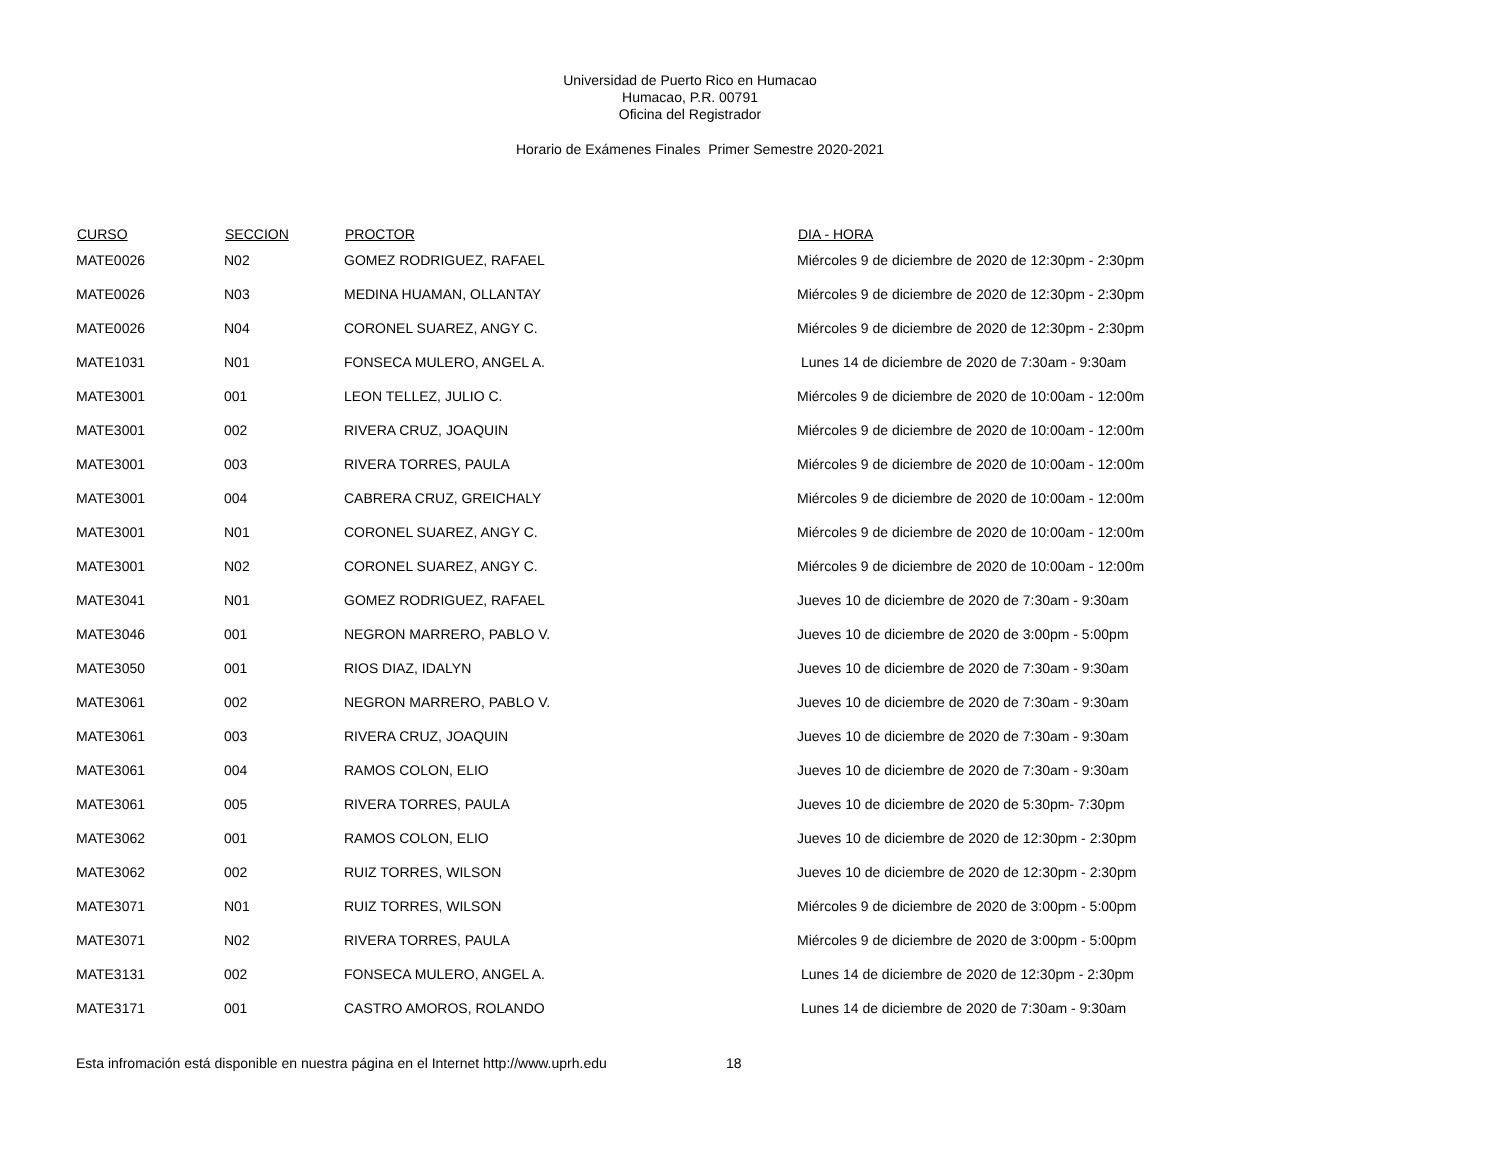Universidad de Puerto Rico en Humacao
Humacao, P.R. 00791
Oficina del Registrador
Horario de Exámenes Finales Primer Semestre 2020-2021
| CURSO | SECCION | PROCTOR | DIA - HORA |
| --- | --- | --- | --- |
| MATE0026 | N02 | GOMEZ RODRIGUEZ, RAFAEL | Miércoles 9 de diciembre de 2020 de 12:30pm - 2:30pm |
| MATE0026 | N03 | MEDINA HUAMAN, OLLANTAY | Miércoles 9 de diciembre de 2020 de 12:30pm - 2:30pm |
| MATE0026 | N04 | CORONEL SUAREZ, ANGY C. | Miércoles 9 de diciembre de 2020 de 12:30pm - 2:30pm |
| MATE1031 | N01 | FONSECA MULERO, ANGEL A. | Lunes 14 de diciembre de 2020 de 7:30am - 9:30am |
| MATE3001 | 001 | LEON TELLEZ, JULIO C. | Miércoles 9 de diciembre de 2020 de 10:00am - 12:00m |
| MATE3001 | 002 | RIVERA CRUZ, JOAQUIN | Miércoles 9 de diciembre de 2020 de 10:00am - 12:00m |
| MATE3001 | 003 | RIVERA TORRES, PAULA | Miércoles 9 de diciembre de 2020 de 10:00am - 12:00m |
| MATE3001 | 004 | CABRERA CRUZ, GREICHALY | Miércoles 9 de diciembre de 2020 de 10:00am - 12:00m |
| MATE3001 | N01 | CORONEL SUAREZ, ANGY C. | Miércoles 9 de diciembre de 2020 de 10:00am - 12:00m |
| MATE3001 | N02 | CORONEL SUAREZ, ANGY C. | Miércoles 9 de diciembre de 2020 de 10:00am - 12:00m |
| MATE3041 | N01 | GOMEZ RODRIGUEZ, RAFAEL | Jueves 10 de diciembre de 2020 de 7:30am - 9:30am |
| MATE3046 | 001 | NEGRON MARRERO, PABLO V. | Jueves 10 de diciembre de 2020 de 3:00pm - 5:00pm |
| MATE3050 | 001 | RIOS DIAZ, IDALYN | Jueves 10 de diciembre de 2020 de 7:30am - 9:30am |
| MATE3061 | 002 | NEGRON MARRERO, PABLO V. | Jueves 10 de diciembre de 2020 de 7:30am - 9:30am |
| MATE3061 | 003 | RIVERA CRUZ, JOAQUIN | Jueves 10 de diciembre de 2020 de 7:30am - 9:30am |
| MATE3061 | 004 | RAMOS COLON, ELIO | Jueves 10 de diciembre de 2020 de 7:30am - 9:30am |
| MATE3061 | 005 | RIVERA TORRES, PAULA | Jueves 10 de diciembre de 2020 de 5:30pm- 7:30pm |
| MATE3062 | 001 | RAMOS COLON, ELIO | Jueves 10 de diciembre de 2020 de 12:30pm - 2:30pm |
| MATE3062 | 002 | RUIZ TORRES, WILSON | Jueves 10 de diciembre de 2020 de 12:30pm - 2:30pm |
| MATE3071 | N01 | RUIZ TORRES, WILSON | Miércoles 9 de diciembre de 2020 de 3:00pm - 5:00pm |
| MATE3071 | N02 | RIVERA TORRES, PAULA | Miércoles 9 de diciembre de 2020 de 3:00pm - 5:00pm |
| MATE3131 | 002 | FONSECA MULERO, ANGEL A. | Lunes 14 de diciembre de 2020 de 12:30pm - 2:30pm |
| MATE3171 | 001 | CASTRO AMOROS, ROLANDO | Lunes 14 de diciembre de 2020 de 7:30am - 9:30am |
Esta infromación está disponible en nuestra página en el Internet http://www.uprh.edu 18